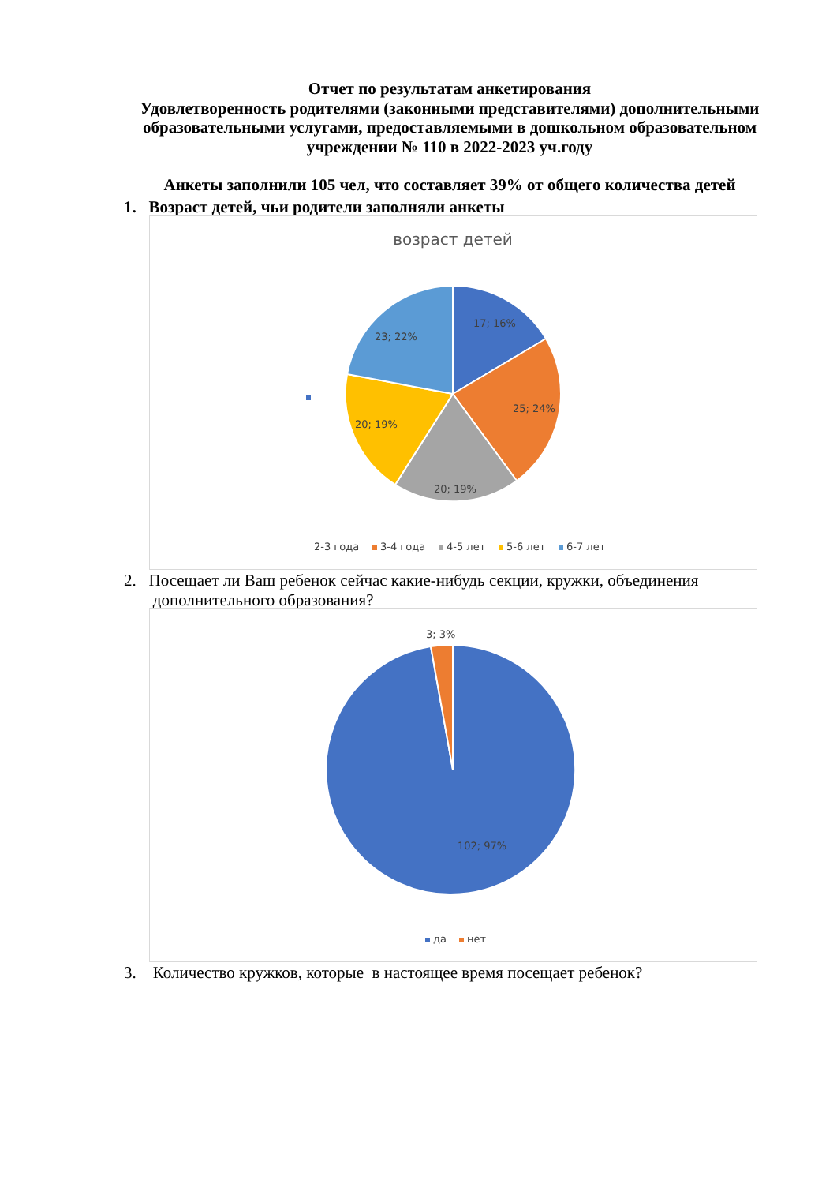Отчет по результатам анкетирования
Удовлетворенность родителями (законными представителями) дополнительными образовательными услугами, предоставляемыми в дошкольном образовательном учреждении № 110 в 2022-2023 уч.году
Анкеты заполнили 105 чел, что составляет 39% от общего количества детей
1. Возраст детей, чьи родители заполняли анкеты
возраст детей
17; 16%
25; 24%
20; 19%
20; 19%
23; 22%
2-3 года
3-4 года
4-5 лет
5-6 лет
6-7 лет
2. Посещает ли Ваш ребенок сейчас какие-нибудь секции, кружки, объединения
дополнительного образования?
3; 3%
102; 97%
да
нет
3. Количество кружков, которые в настоящее время посещает ребенок?